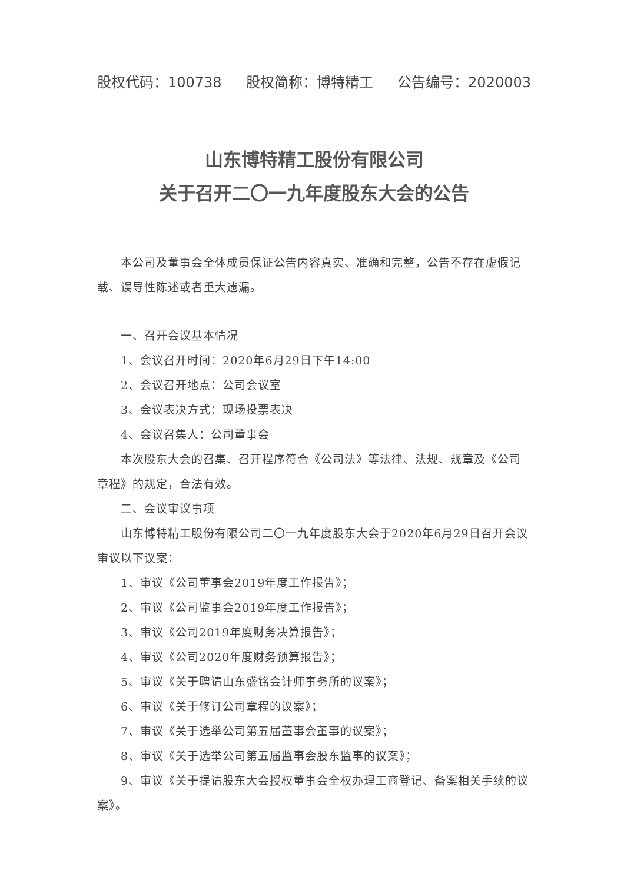股权代码：100738 股权简称：博特精工 公告编号：2020003
山东博特精工股份有限公司
关于召开二〇一九年度股东大会的公告
本公司及董事会全体成员保证公告内容真实、准确和完整，公告不存在虚假记载、误导性陈述或者重大遗漏。
一、召开会议基本情况
1、会议召开时间：2020年6月29日下午14:00
2、会议召开地点：公司会议室
3、会议表决方式：现场投票表决
4、会议召集人：公司董事会
本次股东大会的召集、召开程序符合《公司法》等法律、法规、规章及《公司章程》的规定，合法有效。
二、会议审议事项
山东博特精工股份有限公司二〇一九年度股东大会于2020年6月29日召开会议审议以下议案：
1、审议《公司董事会2019年度工作报告》；
2、审议《公司监事会2019年度工作报告》；
3、审议《公司2019年度财务决算报告》；
4、审议《公司2020年度财务预算报告》；
5、审议《关于聘请山东盛铭会计师事务所的议案》；
6、审议《关于修订公司章程的议案》；
7、审议《关于选举公司第五届董事会董事的议案》；
8、审议《关于选举公司第五届监事会股东监事的议案》；
9、审议《关于提请股东大会授权董事会全权办理工商登记、备案相关手续的议案》。